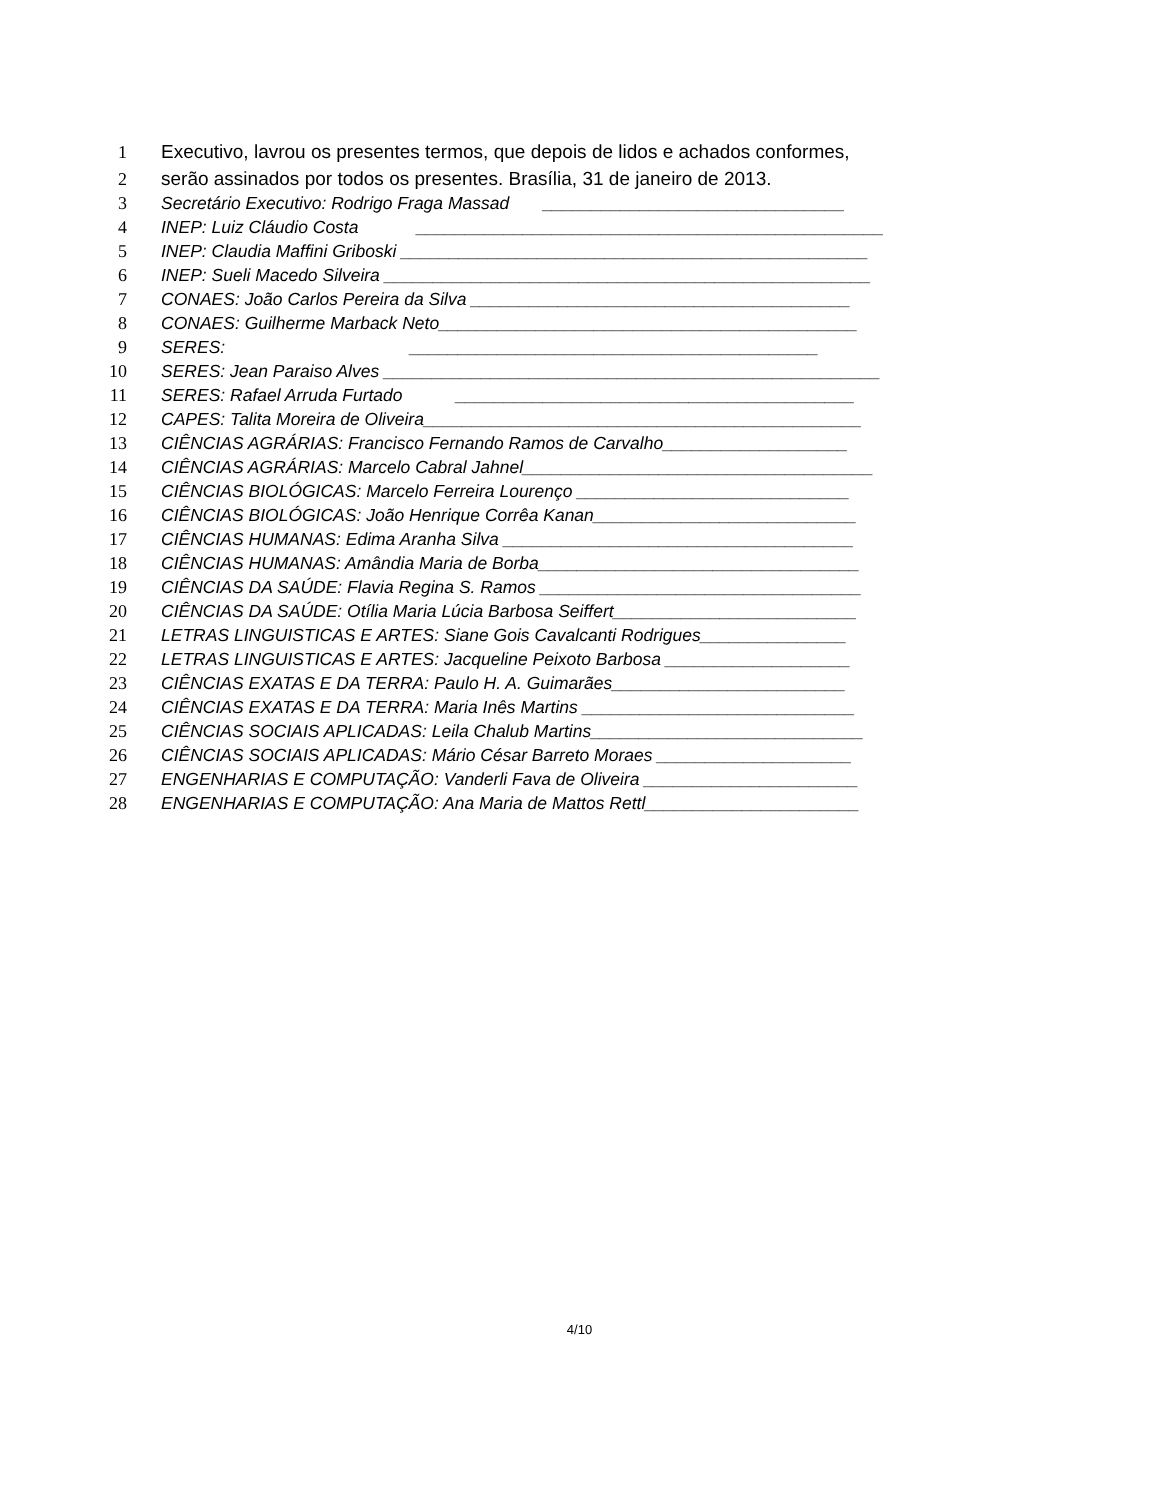1 Executivo, lavrou os presentes termos, que depois de lidos e achados conformes,
2 serão assinados por todos os presentes. Brasília, 31 de janeiro de 2013.
3 Secretário Executivo: Rodrigo Fraga Massad _______________________________
4 INEP: Luiz Cláudio Costa ________________________________________________
5 INEP: Claudia Maffini Griboski ________________________________________________
6 INEP: Sueli Macedo Silveira __________________________________________________
7 CONAES: João Carlos Pereira da Silva _______________________________________
8 CONAES: Guilherme Marback Neto___________________________________________
9 SERES: __________________________________________
10 SERES: Jean Paraiso Alves ___________________________________________________
11 SERES: Rafael Arruda Furtado _________________________________________
12 CAPES: Talita Moreira de Oliveira_____________________________________________
13 CIÊNCIAS AGRÁRIAS: Francisco Fernando Ramos de Carvalho___________________
14 CIÊNCIAS AGRÁRIAS: Marcelo Cabral Jahnel____________________________________
15 CIÊNCIAS BIOLÓGICAS: Marcelo Ferreira Lourenço ____________________________
16 CIÊNCIAS BIOLÓGICAS: João Henrique Corrêa Kanan___________________________
17 CIÊNCIAS HUMANAS: Edima Aranha Silva ____________________________________
18 CIÊNCIAS HUMANAS: Amândia Maria de Borba_________________________________
19 CIÊNCIAS DA SAÚDE: Flavia Regina S. Ramos _________________________________
20 CIÊNCIAS DA SAÚDE: Otília Maria Lúcia Barbosa Seiffert_________________________
21 LETRAS LINGUISTICAS E ARTES: Siane Gois Cavalcanti Rodrigues_______________
22 LETRAS LINGUISTICAS E ARTES: Jacqueline Peixoto Barbosa ___________________
23 CIÊNCIAS EXATAS E DA TERRA: Paulo H. A. Guimarães________________________
24 CIÊNCIAS EXATAS E DA TERRA: Maria Inês Martins ____________________________
25 CIÊNCIAS SOCIAIS APLICADAS: Leila Chalub Martins____________________________
26 CIÊNCIAS SOCIAIS APLICADAS: Mário César Barreto Moraes ____________________
27 ENGENHARIAS E COMPUTAÇÃO: Vanderli Fava de Oliveira ______________________
28 ENGENHARIAS E COMPUTAÇÃO: Ana Maria de Mattos Rettl______________________
4/10